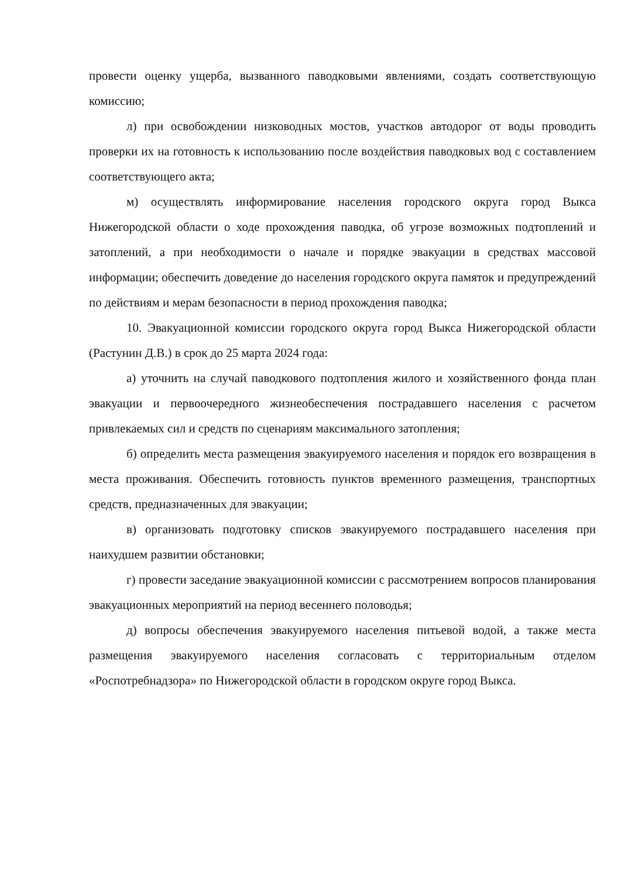провести оценку ущерба, вызванного паводковыми явлениями, создать соответствующую комиссию;
л) при освобождении низководных мостов, участков автодорог от воды проводить проверки их на готовность к использованию после воздействия паводковых вод с составлением соответствующего акта;
м) осуществлять информирование населения городского округа город Выкса Нижегородской области о ходе прохождения паводка, об угрозе возможных подтоплений и затоплений, а при необходимости о начале и порядке эвакуации в средствах массовой информации; обеспечить доведение до населения городского округа памяток и предупреждений по действиям и мерам безопасности в период прохождения паводка;
10. Эвакуационной комиссии городского округа город Выкса Нижегородской области (Растунин Д.В.) в срок до 25 марта 2024 года:
а) уточнить на случай паводкового подтопления жилого и хозяйственного фонда план эвакуации и первоочередного жизнеобеспечения пострадавшего населения с расчетом привлекаемых сил и средств по сценариям максимального затопления;
б) определить места размещения эвакуируемого населения и порядок его возвращения в места проживания. Обеспечить готовность пунктов временного размещения, транспортных средств, предназначенных для эвакуации;
в) организовать подготовку списков эвакуируемого пострадавшего населения при наихудшем развитии обстановки;
г) провести заседание эвакуационной комиссии с рассмотрением вопросов планирования эвакуационных мероприятий на период весеннего половодья;
д) вопросы обеспечения эвакуируемого населения питьевой водой, а также места размещения эвакуируемого населения согласовать с территориальным отделом «Роспотребнадзора» по Нижегородской области в городском округе город Выкса.